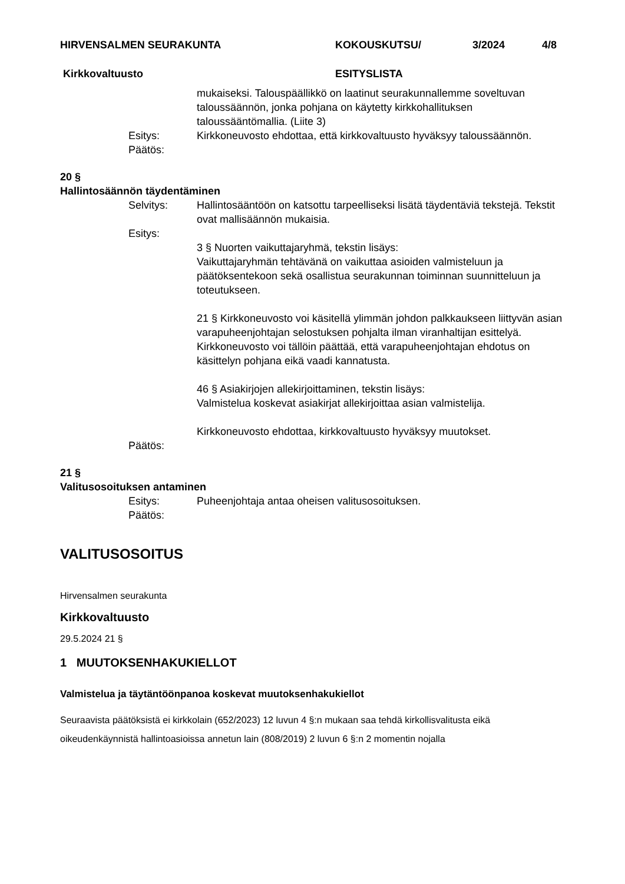HIRVENSALMEN SEURAKUNTA KOKOUSKUTSU/ 3/2024 4/8
Kirkkovaltuusto ESITYSLISTA
mukaiseksi. Talouspäällikkö on laatinut seurakunnallemme soveltuvan taloussäännön, jonka pohjana on käytetty kirkkohallituksen taloussääntömallia. (Liite 3)
Esitys: Kirkkoneuvosto ehdottaa, että kirkkovaltuusto hyväksyy taloussäännön.
Päätös:
20 §
Hallintosäännön täydentäminen
Selvitys: Hallintosääntöön on katsottu tarpeelliseksi lisätä täydentäviä tekstejä. Tekstit ovat mallisäännön mukaisia.
Esitys:
3 § Nuorten vaikuttajaryhmä, tekstin lisäys:
Vaikuttajaryhmän tehtävänä on vaikuttaa asioiden valmisteluun ja päätöksentekoon sekä osallistua seurakunnan toiminnan suunnitteluun ja toteutukseen.
21 § Kirkkoneuvosto voi käsitellä ylimmän johdon palkkaukseen liittyvän asian varapuheenjohtajan selostuksen pohjalta ilman viranhaltijan esittelyä. Kirkkoneuvosto voi tällöin päättää, että varapuheenjohtajan ehdotus on käsittelyn pohjana eikä vaadi kannatusta.
46 § Asiakirjojen allekirjoittaminen, tekstin lisäys:
Valmistelua koskevat asiakirjat allekirjoittaa asian valmistelija.
Kirkkoneuvosto ehdottaa, kirkkovaltuusto hyväksyy muutokset.
Päätös:
21 §
Valitusosoituksen antaminen
Esitys: Puheenjohtaja antaa oheisen valitusosoituksen.
Päätös:
VALITUSOSOITUS
Hirvensalmen seurakunta
Kirkkovaltuusto
29.5.2024 21 §
1 MUUTOKSENHAKUKIELLOT
Valmistelua ja täytäntöönpanoa koskevat muutoksenhakukiellot
Seuraavista päätöksistä ei kirkkolain (652/2023) 12 luvun 4 §:n mukaan saa tehdä kirkollisvalitusta eikä oikeudenkäynnistä hallintoasioissa annetun lain (808/2019) 2 luvun 6 §:n 2 momentin nojalla